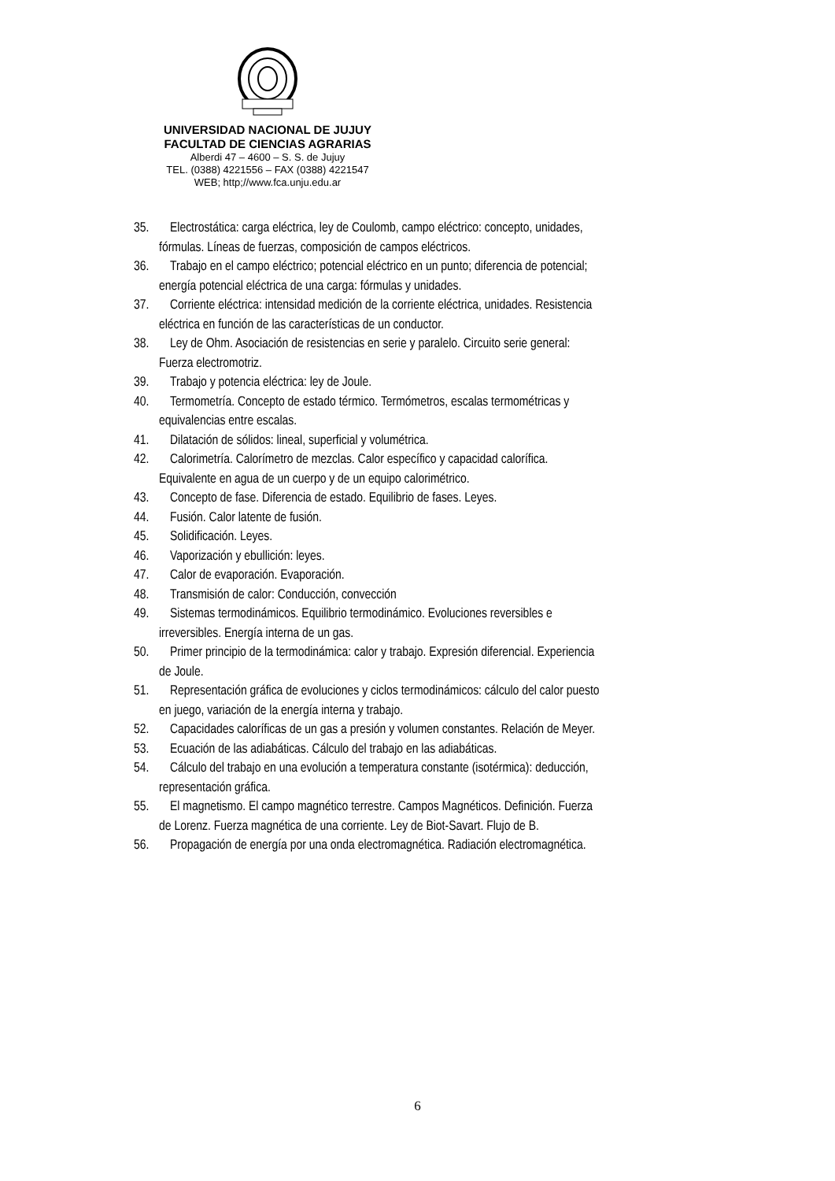UNIVERSIDAD NACIONAL DE JUJUY
FACULTAD DE CIENCIAS AGRARIAS
Alberdi 47 – 4600 – S. S. de Jujuy
TEL. (0388) 4221556 – FAX (0388) 4221547
WEB; http;//www.fca.unju.edu.ar
35. Electrostática: carga eléctrica, ley de Coulomb, campo eléctrico: concepto, unidades,
fórmulas. Líneas de fuerzas, composición de campos eléctricos.
36. Trabajo en el campo eléctrico; potencial eléctrico en un punto; diferencia de potencial;
energía potencial eléctrica de una carga: fórmulas y unidades.
37. Corriente eléctrica: intensidad medición de la corriente eléctrica, unidades. Resistencia
eléctrica en función de las características de un conductor.
38. Ley de Ohm. Asociación de resistencias en serie y paralelo. Circuito serie general:
Fuerza electromotriz.
39. Trabajo y potencia eléctrica: ley de Joule.
40. Termometría. Concepto de estado térmico. Termómetros, escalas termométricas y
equivalencias entre escalas.
41. Dilatación de sólidos: lineal, superficial y volumétrica.
42. Calorimetría. Calorímetro de mezclas. Calor específico y capacidad calorífica.
Equivalente en agua de un cuerpo y de un equipo calorimétrico.
43. Concepto de fase. Diferencia de estado. Equilibrio de fases. Leyes.
44. Fusión. Calor latente de fusión.
45. Solidificación. Leyes.
46. Vaporización y ebullición: leyes.
47. Calor de evaporación. Evaporación.
48. Transmisión de calor: Conducción, convección
49. Sistemas termodinámicos. Equilibrio termodinámico. Evoluciones reversibles e
irreversibles. Energía interna de un gas.
50. Primer principio de la termodinámica: calor y trabajo. Expresión diferencial. Experiencia
de Joule.
51. Representación gráfica de evoluciones y ciclos termodinámicos: cálculo del calor puesto
en juego, variación de la energía interna y trabajo.
52. Capacidades caloríficas de un gas a presión y volumen constantes. Relación de Meyer.
53. Ecuación de las adiabáticas. Cálculo del trabajo en las adiabáticas.
54. Cálculo del trabajo en una evolución a temperatura constante (isotérmica): deducción,
representación gráfica.
55. El magnetismo. El campo magnético terrestre. Campos Magnéticos. Definición. Fuerza
de Lorenz. Fuerza magnética de una corriente. Ley de Biot-Savart. Flujo de B.
56. Propagación de energía por una onda electromagnética. Radiación electromagnética.
6